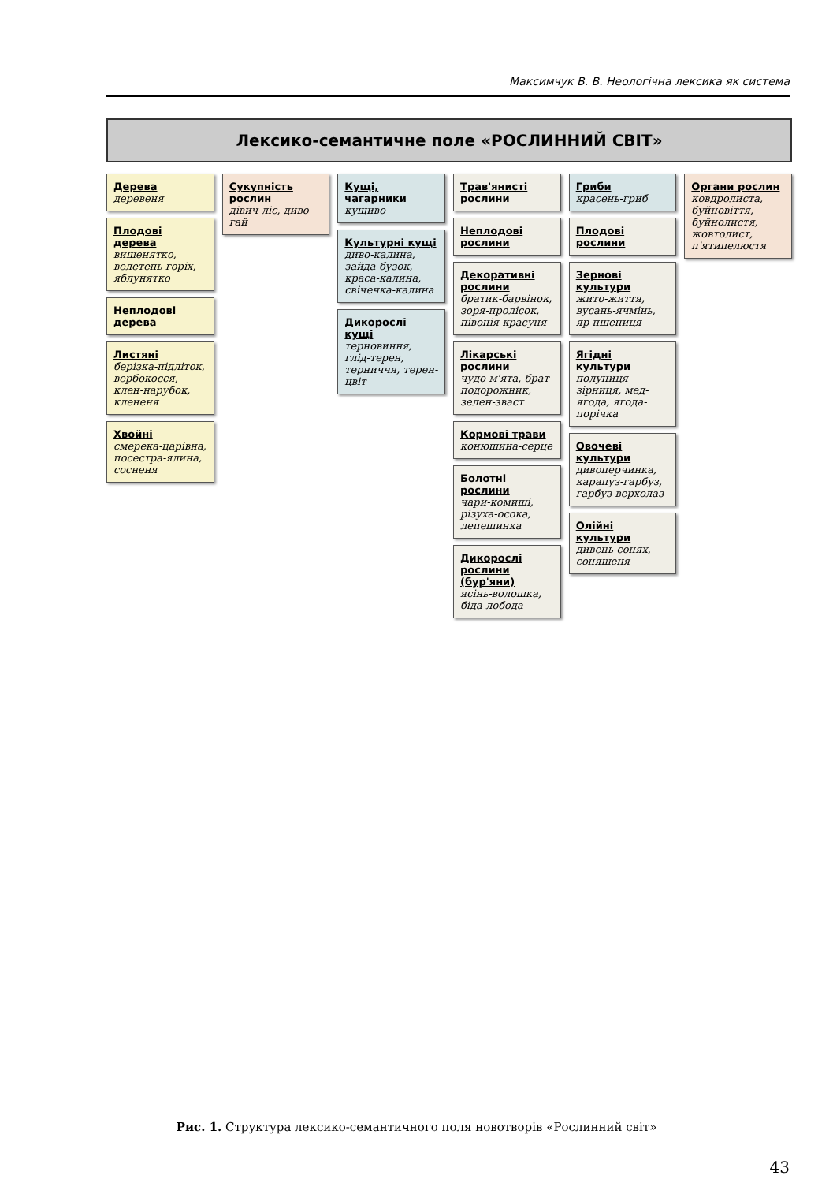Максимчук В. В. Неологічна лексика як система
Лексико-семантичне поле «РОСЛИННИЙ СВІТ»
Дерева
деревеня
Плодові дерева
вишенятко, велетень-горіх, яблунятко
Неплодові дерева
Листяні
берізка-підліток, вербокосся, клен-нарубок, клененя
Хвойні
смерека-царівна, посестра-ялина, сосненя
Сукупність рослин
дівич-ліс, диво-гай
Кущі, чагарники
кущиво
Культурні кущі
диво-калина, зайда-бузок, краса-калина, свічечка-калина
Дикорослі кущі
терновиння, глід-терен, терниччя, терен-цвіт
Трав'янисті рослини
Неплодові рослини
Декоративні рослини
братик-барвінок, зоря-пролісок, півонія-красуня
Лікарські рослини
чудо-м'ята, брат-подорожник, зелен-зваст
Кормові трави
конюшина-серце
Болотні рослини
чари-комиші, різуха-осока, лепешинка
Дикорослі рослини (бур'яни)
ясінь-волошка, біда-лобода
Гриби
красень-гриб
Плодові рослини
Зернові культури
жито-життя, вусань-ячмінь, яр-пшениця
Ягідні культури
полуниця-зірниця, мед-ягода, ягода-порічка
Овочеві культури
дивоперчинка, карапуз-гарбуз, гарбуз-верхолаз
Олійні культури
дивень-соняx, соняшеня
Органи рослин
ковдролиста, буйновіття, буйнолистя, жовтолист, п'ятипелюстя
Рис. 1. Структура лексико-семантичного поля новотворів «Рослинний світ»
43